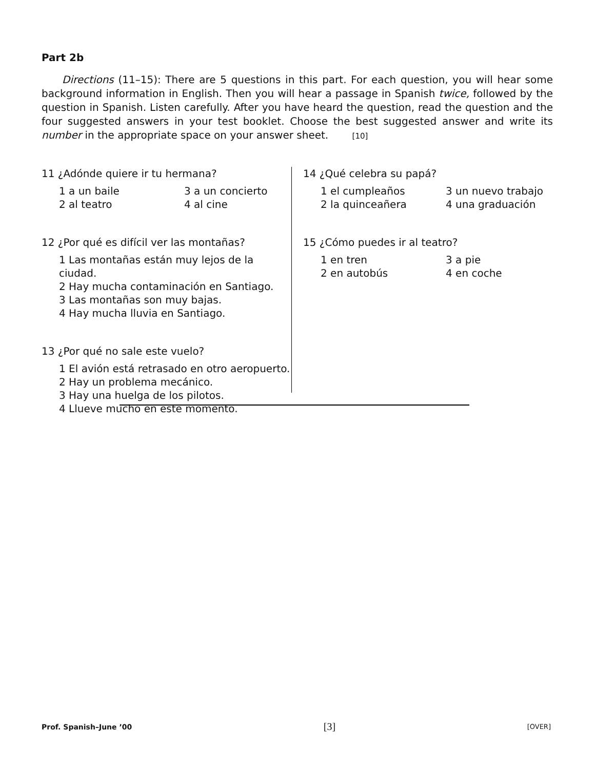Part 2b
Directions (11–15): There are 5 questions in this part. For each question, you will hear some background information in English. Then you will hear a passage in Spanish twice, followed by the question in Spanish. Listen carefully. After you have heard the question, read the question and the four suggested answers in your test booklet. Choose the best suggested answer and write its number in the appropriate space on your answer sheet. [10]
11 ¿Adónde quiere ir tu hermana?
1 a un baile
3 a un concierto
2 al teatro
4 al cine
12 ¿Por qué es difícil ver las montañas?
1 Las montañas están muy lejos de la ciudad.
2 Hay mucha contaminación en Santiago.
3 Las montañas son muy bajas.
4 Hay mucha lluvia en Santiago.
13 ¿Por qué no sale este vuelo?
1 El avión está retrasado en otro aeropuerto.
2 Hay un problema mecánico.
3 Hay una huelga de los pilotos.
4 Llueve mucho en este momento.
14 ¿Qué celebra su papá?
1 el cumpleaños
3 un nuevo trabajo
2 la quinceañera
4 una graduación
15 ¿Cómo puedes ir al teatro?
1 en tren
3 a pie
2 en autobús
4 en coche
Prof. Spanish–June ’00 [3] [OVER]